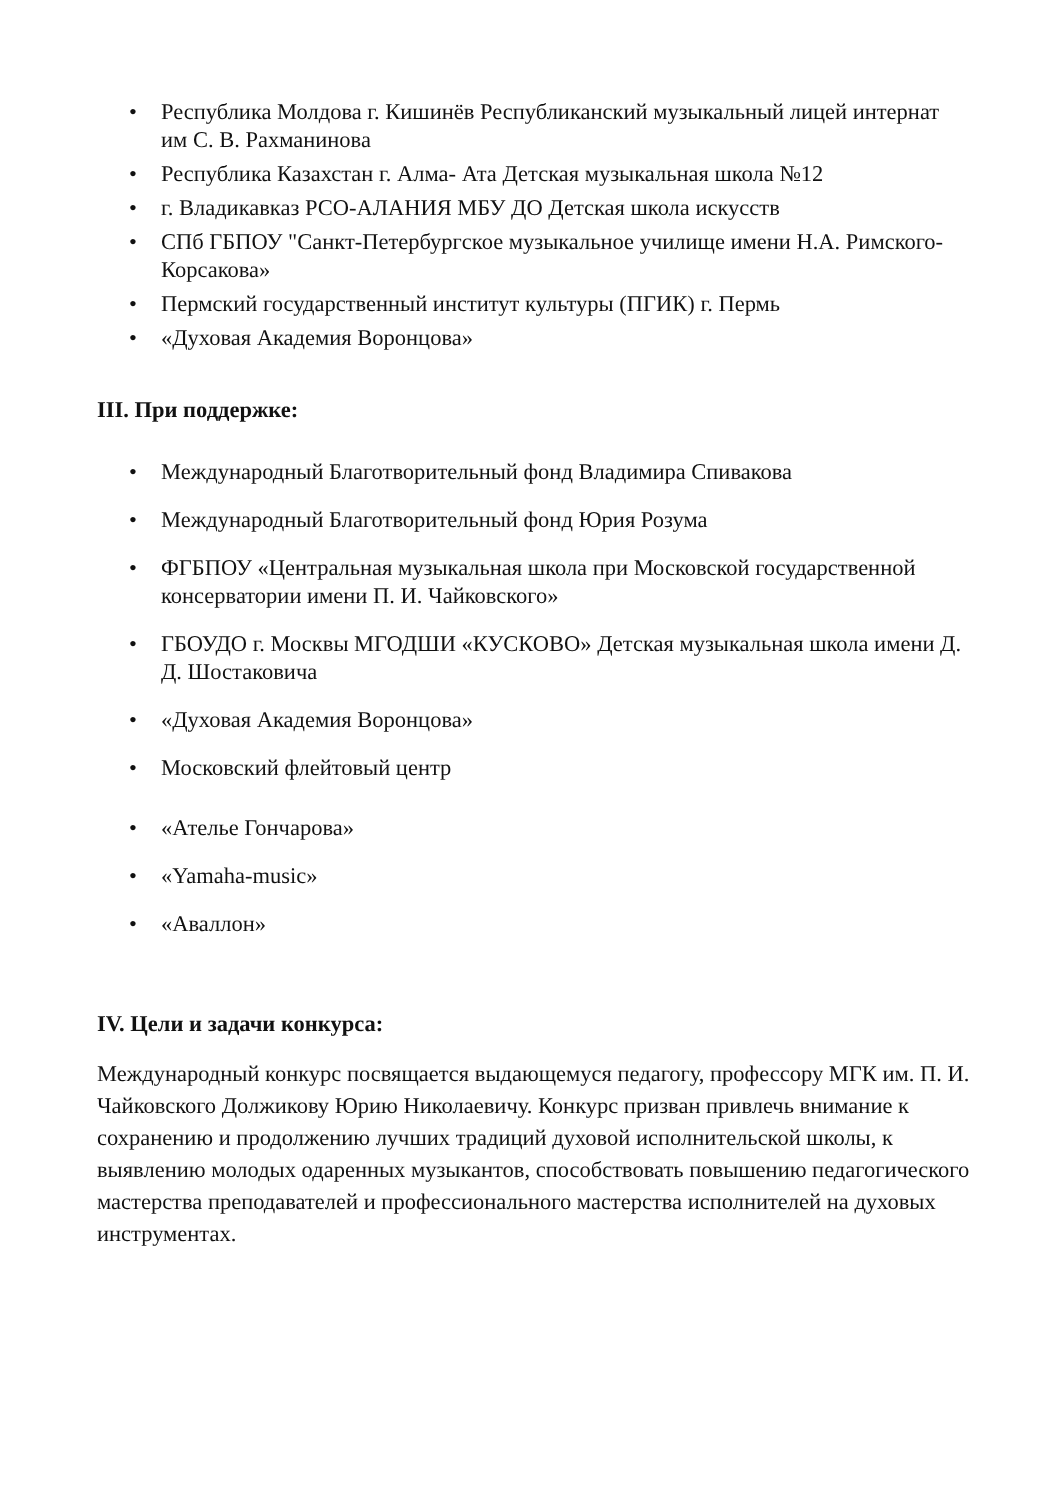• Республика Молдова г. Кишинёв Республиканский музыкальный лицей интернат им С. В. Рахманинова
• Республика Казахстан г. Алма- Ата Детская музыкальная школа №12
• г. Владикавказ РСО-АЛАНИЯ МБУ ДО Детская школа искусств
• СПб ГБПОУ "Санкт-Петербургское музыкальное училище имени Н.А. Римского-Корсакова»
• Пермский государственный институт культуры (ПГИК) г. Пермь
• «Духовая Академия Воронцова»
III. При поддержке:
• Международный Благотворительный фонд Владимира Спивакова
• Международный Благотворительный фонд Юрия Розума
• ФГБПОУ «Центральная музыкальная школа при Московской государственной консерватории имени П. И. Чайковского»
• ГБОУДО г. Москвы МГОДШИ «КУСКОВО» Детская музыкальная школа имени Д. Д. Шостаковича
• «Духовая Академия Воронцова»
• Московский флейтовый центр
• «Ателье Гончарова»
• «Yamaha-music»
• «Аваллон»
IV. Цели и задачи конкурса:
Международный конкурс посвящается выдающемуся педагогу, профессору МГК им. П. И. Чайковского Должикову Юрию Николаевичу. Конкурс призван привлечь внимание к сохранению и продолжению лучших традиций духовой исполнительской школы, к выявлению молодых одаренных музыкантов, способствовать повышению педагогического мастерства преподавателей и профессионального мастерства исполнителей на духовых инструментах.